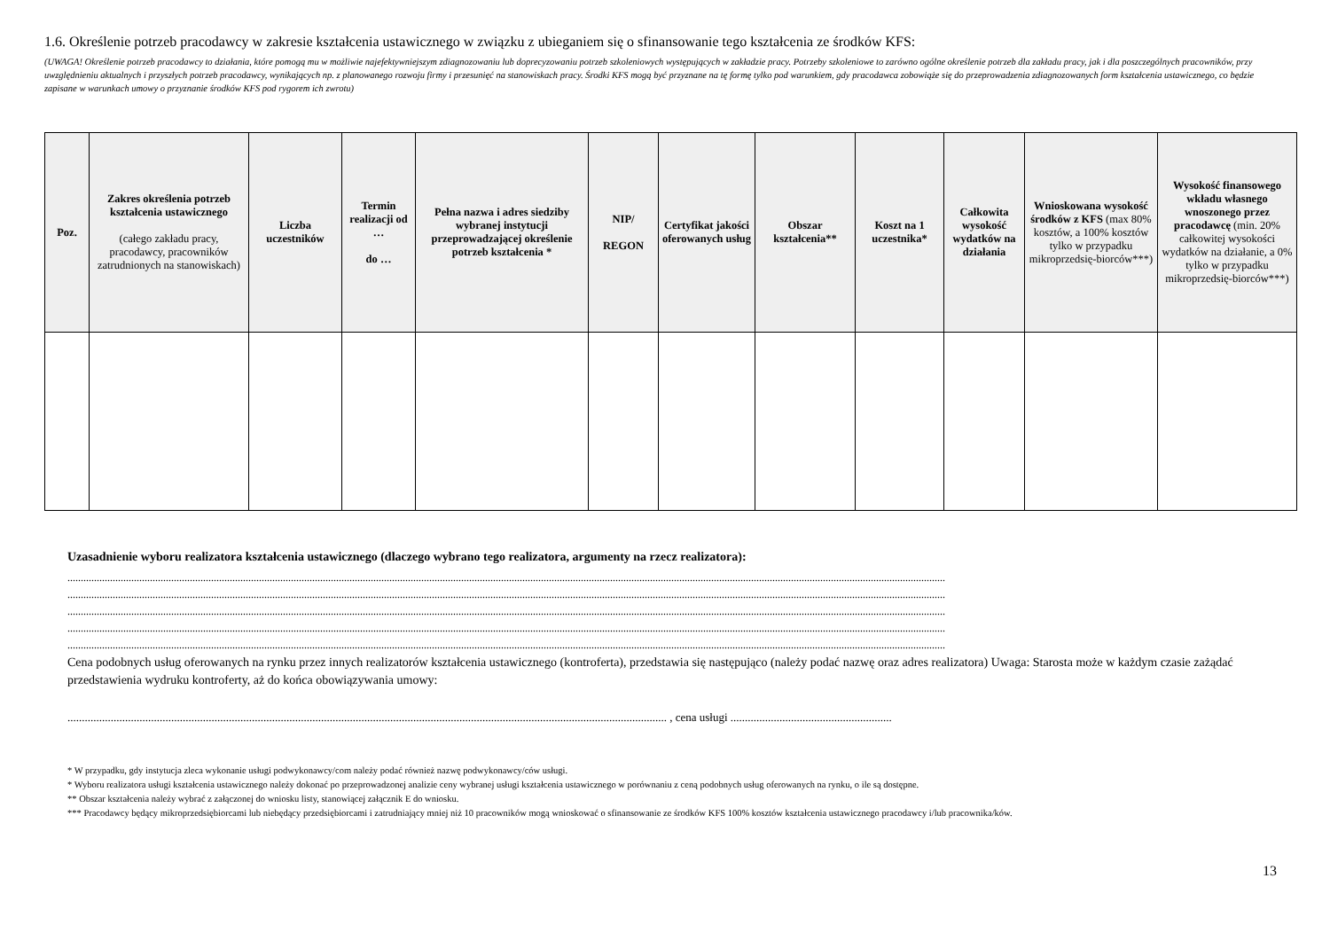1.6. Określenie potrzeb pracodawcy w zakresie kształcenia ustawicznego w związku z ubieganiem się o sfinansowanie tego kształcenia ze środków KFS:
(UWAGA! Określenie potrzeb pracodawcy to działania, które pomogą mu w możliwie najefektywniejszym zdiagnozowaniu lub doprecyzowaniu potrzeb szkoleniowych występujących w zakładzie pracy. Potrzeby szkoleniowe to zarówno ogólne określenie potrzeb dla zakładu pracy, jak i dla poszczególnych pracowników, przy uwzględnieniu aktualnych i przyszłych potrzeb pracodawcy, wynikających np. z planowanego rozwoju firmy i przesunięć na stanowiskach pracy. Środki KFS mogą być przyznane na tę formę tylko pod warunkiem, gdy pracodawca zobowiąże się do przeprowadzenia zdiagnozowanych form kształcenia ustawicznego, co będzie zapisane w warunkach umowy o przyznanie środków KFS pod rygorem ich zwrotu)
| Poz. | Zakres określenia potrzeb kształcenia ustawicznego (całego zakładu pracy, pracodawcy, pracowników zatrudnionych na stanowiskach) | Liczba uczestników | Termin realizacji od … do … | Pełna nazwa i adres siedziby wybranej instytucji przeprowadzającej określenie potrzeb kształcenia * | NIP/ REGON | Certyfikat jakości oferowanych usług | Obszar kształcenia** | Koszt na 1 uczestnika* | Całkowita wysokość wydatków na działania | Wnioskowana wysokość środków z KFS (max 80% kosztów, a 100% kosztów tylko w przypadku mikroprzedsię-biorców***) | Wysokość finansowego wkładu własnego wnoszonego przez pracodawcę (min. 20% całkowitej wysokości wydatków na działanie, a 0% tylko w przypadku mikroprzedsię-biorców***) |
| --- | --- | --- | --- | --- | --- | --- | --- | --- | --- | --- | --- |
Uzasadnienie wyboru realizatora kształcenia ustawicznego (dlaczego wybrano tego realizatora, argumenty na rzecz realizatora):
..........................................................................................................................................................................................................................................................................................................................................
..........................................................................................................................................................................................................................................................................................................................................
..........................................................................................................................................................................................................................................................................................................................................
..........................................................................................................................................................................................................................................................................................................................................
..........................................................................................................................................................................................................................................................................................................................................
Cena podobnych usług oferowanych na rynku przez innych realizatorów kształcenia ustawicznego (kontroferta), przedstawia się następująco (należy podać nazwę oraz adres realizatora) Uwaga: Starosta może w każdym czasie zażądać przedstawienia wydruku kontroferty, aż do końca obowiązywania umowy:
................................................................................................................................................................................................................ , cena usługi ........................................................
* W przypadku, gdy instytucja zleca wykonanie usługi podwykonawcy/com należy podać również nazwę podwykonawcy/ców usługi.
* Wyboru realizatora usługi kształcenia ustawicznego należy dokonać po przeprowadzonej analizie ceny wybranej usługi kształcenia ustawicznego w porównaniu z ceną podobnych usług oferowanych na rynku, o ile są dostępne.
** Obszar kształcenia należy wybrać z załączonej do wniosku listy, stanowiącej załącznik E do wniosku.
*** Pracodawcy będący mikroprzedsiębiorcami lub niebędący przedsiębiorcami i zatrudniający mniej niż 10 pracowników mogą wnioskować o sfinansowanie ze środków KFS 100% kosztów kształcenia ustawicznego pracodawcy i/lub pracownika/ków.
13